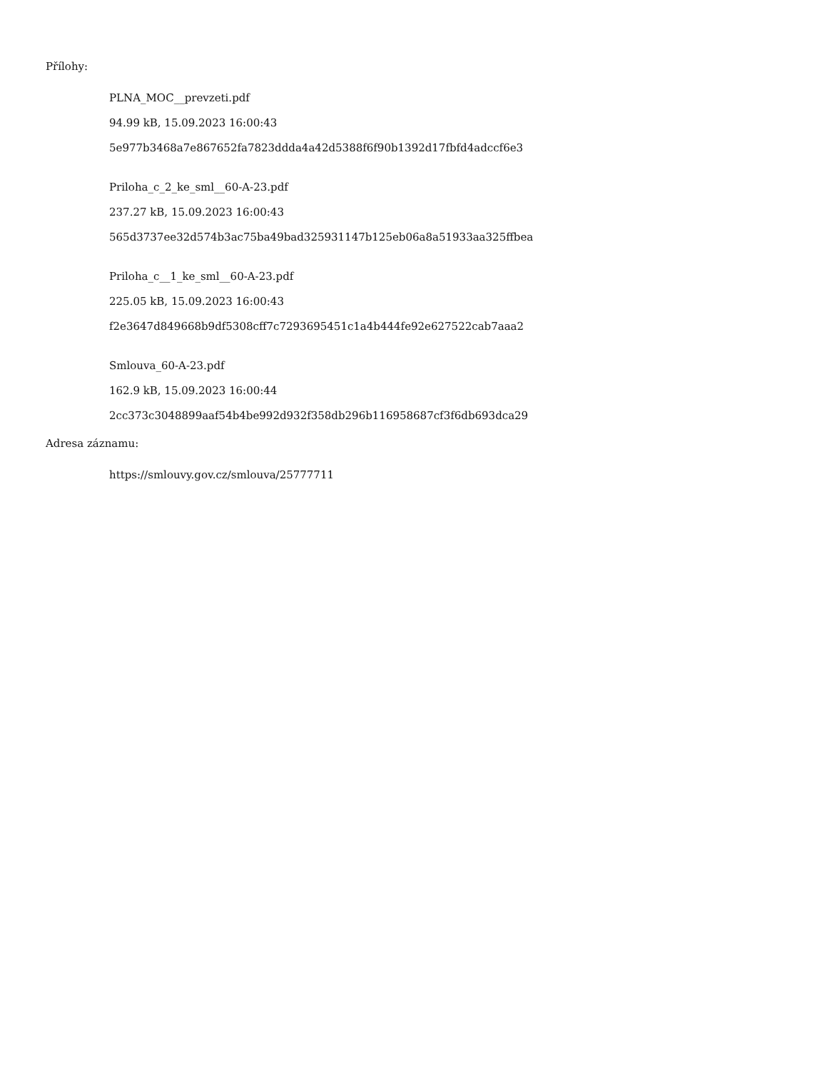Přílohy:
PLNA_MOC__prevzeti.pdf
94.99 kB, 15.09.2023 16:00:43
5e977b3468a7e867652fa7823ddda4a42d5388f6f90b1392d17fbfd4adccf6e3
Priloha_c_2_ke_sml__60-A-23.pdf
237.27 kB, 15.09.2023 16:00:43
565d3737ee32d574b3ac75ba49bad325931147b125eb06a8a51933aa325ffbea
Priloha_c__1_ke_sml__60-A-23.pdf
225.05 kB, 15.09.2023 16:00:43
f2e3647d849668b9df5308cff7c7293695451c1a4b444fe92e627522cab7aaa2
Smlouva_60-A-23.pdf
162.9 kB, 15.09.2023 16:00:44
2cc373c3048899aaf54b4be992d932f358db296b116958687cf3f6db693dca29
Adresa záznamu:
https://smlouvy.gov.cz/smlouva/25777711